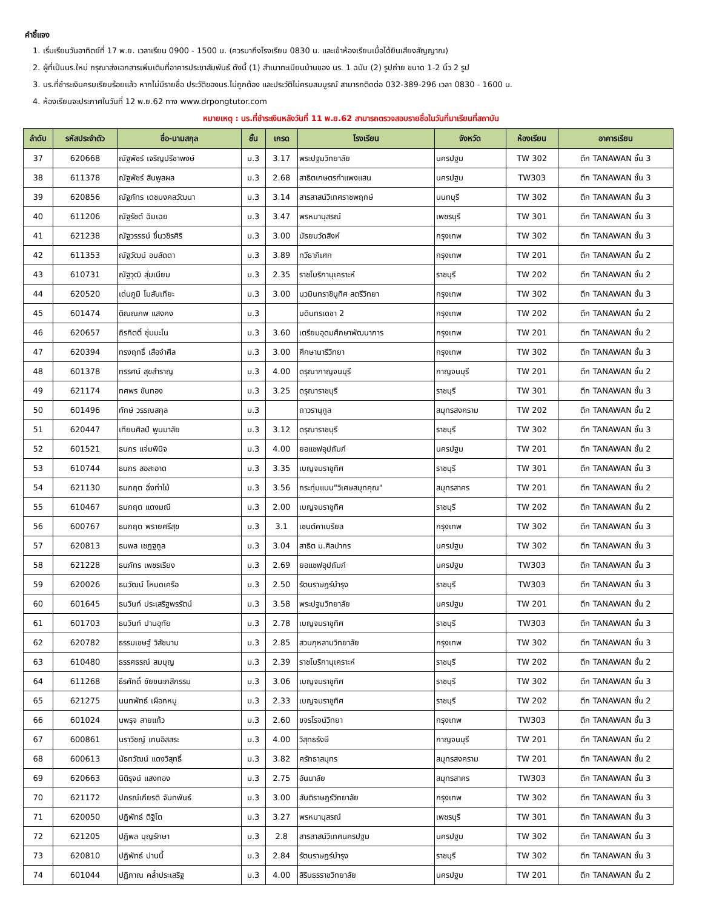คำชี้แจง
1. เริ่มเรียนวันอาทิตย์ที่ 17 พ.ย. เวลาเรียน 0900 - 1500 น. (ควรมาถึงโรงเรียน 0830 น. และเข้าห้องเรียนเมื่อได้ยินเสียงสัญญาณ)
2. ผู้ที่เป็นนร.ใหม่ กรุณาส่งเอกสารเพิ่มเติมที่อาคารประชาสัมพันธ์ ดังนี้ (1) สำเนาทะเบียนบ้านของ นร. 1 ฉบับ (2) รูปถ่าย ขนาด 1-2 นิ้ว 2 รูป
3. นร.ที่ชำระเงินครบเรียบร้อยแล้ว หากไม่มีรายชื่อ ประวัติของนร.ไม่ถูกต้อง และประวัติไม่ครบสมบูรณ์ สามารถติดต่อ 032-389-296 เวลา 0830 - 1600 น.
4. ห้องเรียนจะประกาศในวันที่ 12 พ.ย.62 ทาง www.drpongtutor.com
หมายเหตุ : นร.ที่ชำระเงินหลังวันที่ 11 พ.ย.62 สามารถตรวจสอบรายชื่อในวันที่มาเรียนที่สถาบัน
| ลำดับ | รหัสประจำตัว | ชื่อ-นามสกุล | ชั้น | เกรด | โรงเรียน | จังหวัด | ห้องเรียน | อาคารเรียน |
| --- | --- | --- | --- | --- | --- | --- | --- | --- |
| 37 | 620668 | ณัฐพัชร์ เจริญปรีชาพงษ์ | ม.3 | 3.17 | พระปฐมวิทยาลัย | นครปฐม | TW 302 | ตึก TANAWAN ชั้น 3 |
| 38 | 611378 | ณัฐพัชร์ สินพูลผล | ม.3 | 2.68 | สาธิตเกษตรกำแพงแสน | นครปฐม | TW303 | ตึก TANAWAN ชั้น 3 |
| 39 | 620856 | ณัฐภัทร เดชมงคลวัฒนา | ม.3 | 3.14 | สารสาสน์วิเทศราชพฤกษ์ | นนทบุรี | TW 302 | ตึก TANAWAN ชั้น 3 |
| 40 | 611206 | ณัฐรัชต์ ฉิมเฉย | ม.3 | 3.47 | พรหมานุสรณ์ | เพชรบุรี | TW 301 | ตึก TANAWAN ชั้น 3 |
| 41 | 621238 | ณัฐวรรธน์ ชื่นวชิรศิริ | ม.3 | 3.00 | มัธยมวัดสิงห์ | กรุงเทพ | TW 302 | ตึก TANAWAN ชั้น 3 |
| 42 | 611353 | ณัฐวัฒน์ อบลัดดา | ม.3 | 3.89 | ทวีธาภิเศก | กรุงเทพ | TW 201 | ตึก TANAWAN ชั้น 2 |
| 43 | 610731 | ณัฐวุฒิ สุ่มเนียม | ม.3 | 2.35 | ราชโบริกานุเคราะห์ | ราชบุรี | TW 202 | ตึก TANAWAN ชั้น 2 |
| 44 | 620520 | เด่นภูมิ โมสันเทียะ | ม.3 | 3.00 | นวมินทราชินูทิศ สตรีวิทยา | กรุงเทพ | TW 302 | ตึก TANAWAN ชั้น 3 |
| 45 | 601474 | ติณณภพ แสงคง | ม.3 | | บดินทรเดชา 2 | กรุงเทพ | TW 202 | ตึก TANAWAN ชั้น 2 |
| 46 | 620657 | ถิรกิตติ์ ชุ่มมะโน | ม.3 | 3.60 | เตรียมอุดมศึกษาพัฒนาการ | กรุงเทพ | TW 201 | ตึก TANAWAN ชั้น 2 |
| 47 | 620394 | ทรงฤทธิ์ เสือจำศีล | ม.3 | 3.00 | ศึกษานารีวิทยา | กรุงเทพ | TW 302 | ตึก TANAWAN ชั้น 3 |
| 48 | 601378 | ทรรศน์ สุขสำราญ | ม.3 | 4.00 | ดรุณากาญจนบุรี | กาญจนบุรี | TW 201 | ตึก TANAWAN ชั้น 2 |
| 49 | 621174 | ทศพร ขันทอง | ม.3 | 3.25 | ดรุณาราชบุรี | ราชบุรี | TW 301 | ตึก TANAWAN ชั้น 3 |
| 50 | 601496 | ทักษ์ วรรณสกุล | ม.3 | | ถาวรานุกูล | สมุทรสงคราม | TW 202 | ตึก TANAWAN ชั้น 2 |
| 51 | 620447 | เทียนศิลป์ พูนมาลัย | ม.3 | 3.12 | ดรุณาราชบุรี | ราชบุรี | TW 302 | ตึก TANAWAN ชั้น 3 |
| 52 | 601521 | ธนกร แจ่มพินิจ | ม.3 | 4.00 | ยอแซฟอุปถัมภ์ | นครปฐม | TW 201 | ตึก TANAWAN ชั้น 2 |
| 53 | 610744 | ธนกร สอสะอาด | ม.3 | 3.35 | เบญจมราชูทิศ | ราชบุรี | TW 301 | ตึก TANAWAN ชั้น 3 |
| 54 | 621130 | ธนกฤต ฉิ่งท่าไม้ | ม.3 | 3.56 | กระทุ่มแบน"วิเศษสมุทคุณ" | สมุทรสาคร | TW 201 | ตึก TANAWAN ชั้น 2 |
| 55 | 610467 | ธนกฤต แดงมณี | ม.3 | 2.00 | เบญจมราชูทิศ | ราชบุรี | TW 202 | ตึก TANAWAN ชั้น 2 |
| 56 | 600767 | ธนกฤต พรายศรีสุข | ม.3 | 3.1 | เซนต์คาเบรียล | กรุงเทพ | TW 302 | ตึก TANAWAN ชั้น 3 |
| 57 | 620813 | ธนพล เชฏฐกูล | ม.3 | 3.04 | สาธิต ม.ศิลปากร | นครปฐม | TW 302 | ตึก TANAWAN ชั้น 3 |
| 58 | 621228 | ธนภัทร เพชรเรียง | ม.3 | 2.69 | ยอแซฟอุปถัมภ์ | นครปฐม | TW303 | ตึก TANAWAN ชั้น 3 |
| 59 | 620026 | ธนวัฒน์ โหมดเครือ | ม.3 | 2.50 | รัตนราษฎร์บำรุง | ราชบุรี | TW303 | ตึก TANAWAN ชั้น 3 |
| 60 | 601645 | ธนวินท์ ประเสริฐพรรัตน์ | ม.3 | 3.58 | พระปฐมวิทยาลัย | นครปฐม | TW 201 | ตึก TANAWAN ชั้น 2 |
| 61 | 601703 | ธนวินท์ ปานอุทัย | ม.3 | 2.78 | เบญจมราชูทิศ | ราชบุรี | TW303 | ตึก TANAWAN ชั้น 3 |
| 62 | 620782 | ธรรมเชษฐ์ วิสัชนาม | ม.3 | 2.85 | สวนกุหลาบวิทยาลัย | กรุงเทพ | TW 302 | ตึก TANAWAN ชั้น 3 |
| 63 | 610480 | ธรรศธรณ์ สมบุญ | ม.3 | 2.39 | ราชโบริกานุเคราะห์ | ราชบุรี | TW 202 | ตึก TANAWAN ชั้น 2 |
| 64 | 611268 | ธีรศักดิ์ ชัยชนะกสิกรรม | ม.3 | 3.06 | เบญจมราชูทิศ | ราชบุรี | TW 302 | ตึก TANAWAN ชั้น 3 |
| 65 | 621275 | นนทพัทธ์ เผือกหนู | ม.3 | 2.33 | เบญจมราชูทิศ | ราชบุรี | TW 202 | ตึก TANAWAN ชั้น 2 |
| 66 | 601024 | นพรุจ สายแก้ว | ม.3 | 2.60 | ขจรโรจน์วิทยา | กรุงเทพ | TW303 | ตึก TANAWAN ชั้น 3 |
| 67 | 600861 | นราวิชญ์ เทนอิสสระ | ม.3 | 4.00 | วิสุทธรังษี | กาญจนบุรี | TW 201 | ตึก TANAWAN ชั้น 2 |
| 68 | 600613 | นัธทวัฒน์ แดงวิสุทธิ์ | ม.3 | 3.82 | ศรัทธาสมุทร | สมุทรสงคราม | TW 201 | ตึก TANAWAN ชั้น 2 |
| 69 | 620663 | นิติรุจน์ แสงทอง | ม.3 | 2.75 | อันนาลัย | สมุทรสาคร | TW303 | ตึก TANAWAN ชั้น 3 |
| 70 | 621172 | ปกรณ์เกียรติ จันทพันธ์ | ม.3 | 3.00 | สันติราษฎร์วิทยาลัย | กรุงเทพ | TW 302 | ตึก TANAWAN ชั้น 3 |
| 71 | 620050 | ปฎิพัทธ์ ติฐิโต | ม.3 | 3.27 | พรหมานุสรณ์ | เพชรบุรี | TW 301 | ตึก TANAWAN ชั้น 3 |
| 72 | 621205 | ปฏิพล บุญรักษา | ม.3 | 2.8 | สารสาสน์วิเทศนครปฐม | นครปฐม | TW 302 | ตึก TANAWAN ชั้น 3 |
| 73 | 620810 | ปฏิพัทธ์ ปานนี้ | ม.3 | 2.84 | รัตนราษฎร์บำรุง | ราชบุรี | TW 302 | ตึก TANAWAN ชั้น 3 |
| 74 | 601044 | ปฏิภาณ คล้ำประเสริฐ | ม.3 | 4.00 | สิรินธรราชวิทยาลัย | นครปฐม | TW 201 | ตึก TANAWAN ชั้น 2 |